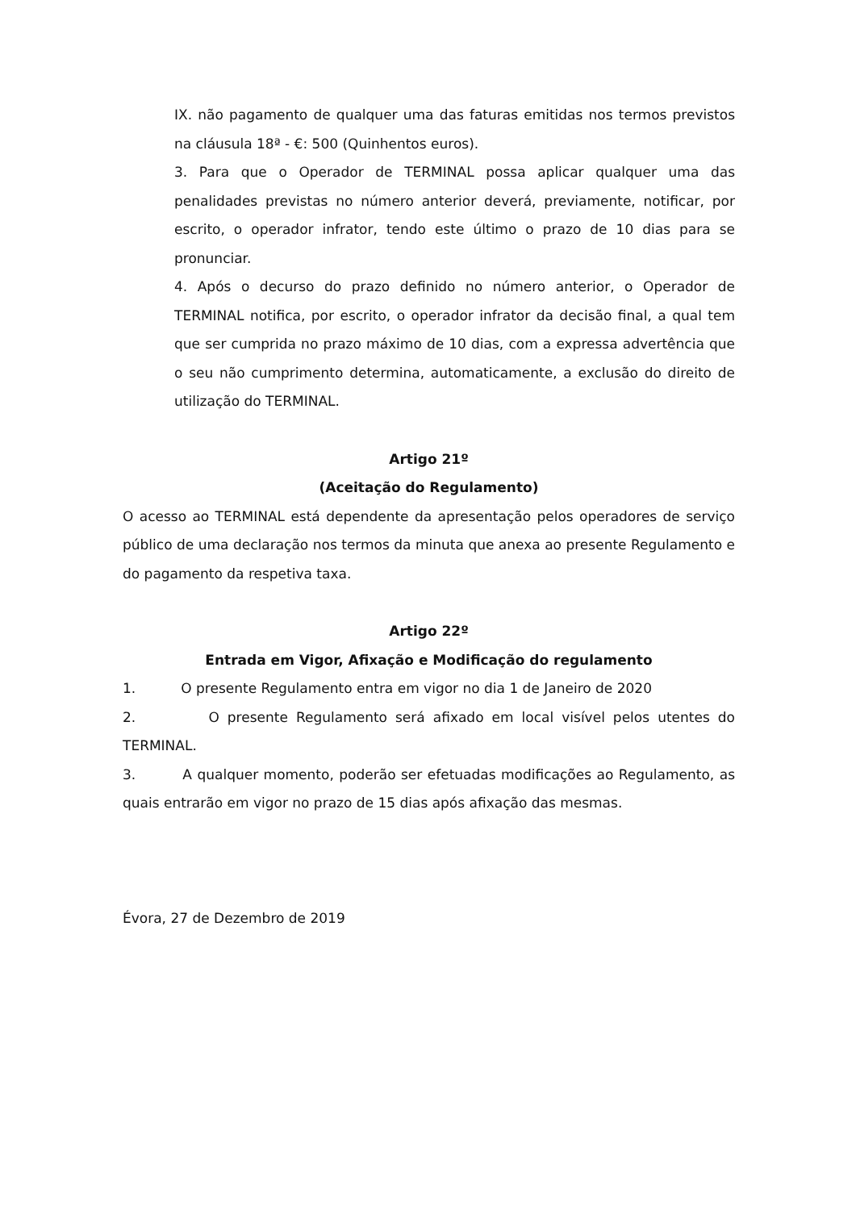IX. não pagamento de qualquer uma das faturas emitidas nos termos previstos na cláusula 18ª - €: 500 (Quinhentos euros).
3. Para que o Operador de TERMINAL possa aplicar qualquer uma das penalidades previstas no número anterior deverá, previamente, notificar, por escrito, o operador infrator, tendo este último o prazo de 10 dias para se pronunciar.
4. Após o decurso do prazo definido no número anterior, o Operador de TERMINAL notifica, por escrito, o operador infrator da decisão final, a qual tem que ser cumprida no prazo máximo de 10 dias, com a expressa advertência que o seu não cumprimento determina, automaticamente, a exclusão do direito de utilização do TERMINAL.
Artigo 21º
(Aceitação do Regulamento)
O acesso ao TERMINAL está dependente da apresentação pelos operadores de serviço público de uma declaração nos termos da minuta que anexa ao presente Regulamento e do pagamento da respetiva taxa.
Artigo 22º
Entrada em Vigor, Afixação e Modificação do regulamento
1. O presente Regulamento entra em vigor no dia 1 de Janeiro de 2020
2. O presente Regulamento será afixado em local visível pelos utentes do TERMINAL.
3. A qualquer momento, poderão ser efetuadas modificações ao Regulamento, as quais entrarão em vigor no prazo de 15 dias após afixação das mesmas.
Évora, 27 de Dezembro de 2019